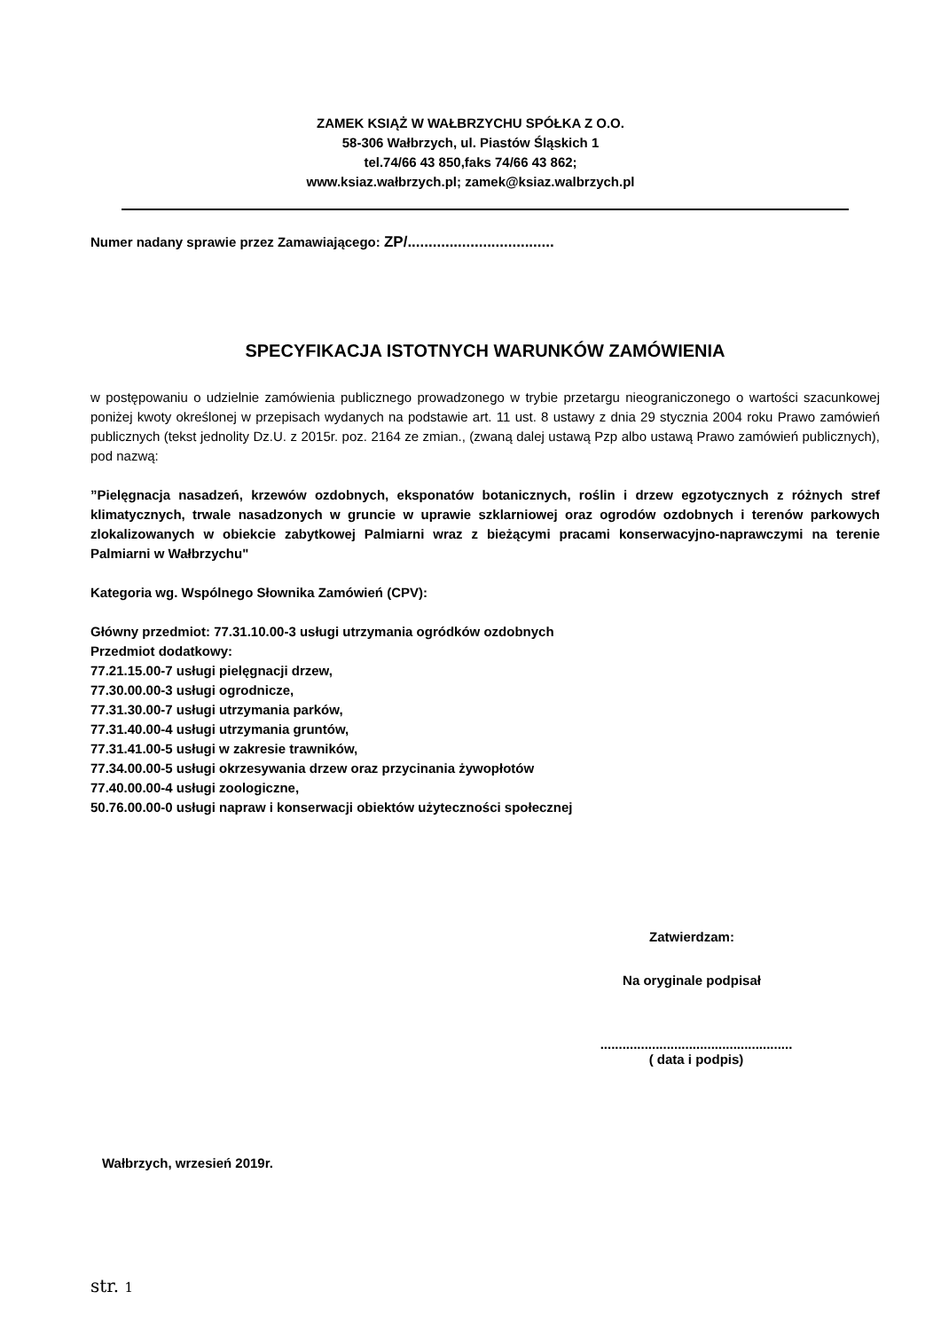ZAMEK KSIĄŻ W WAŁBRZYCHU SPÓŁKA Z O.O.
58-306 Wałbrzych, ul. Piastów Śląskich 1
tel.74/66 43 850,faks 74/66 43 862;
www.ksiaz.wałbrzych.pl; zamek@ksiaz.walbrzych.pl
Numer nadany sprawie przez Zamawiającego: ZP/...................................
SPECYFIKACJA ISTOTNYCH WARUNKÓW ZAMÓWIENIA
w postępowaniu o udzielnie zamówienia publicznego prowadzonego w trybie przetargu nieograniczonego o wartości szacunkowej poniżej kwoty określonej w przepisach wydanych na podstawie art. 11 ust. 8 ustawy z dnia 29 stycznia 2004 roku Prawo zamówień publicznych (tekst jednolity Dz.U. z 2015r. poz. 2164 ze zmian., (zwaną dalej ustawą Pzp albo ustawą Prawo zamówień publicznych), pod nazwą:
”Pielęgnacja nasadzeń, krzewów ozdobnych, eksponatów botanicznych, roślin i drzew egzotycznych z różnych stref klimatycznych, trwale nasadzonych w gruncie w uprawie szklarniowej oraz ogrodów ozdobnych i terenów parkowych zlokalizowanych w obiekcie zabytkowej Palmiarni wraz z bieżącymi pracami konserwacyjno-naprawczymi na terenie Palmiarni w Wałbrzychu"
Kategoria wg. Wspólnego Słownika Zamówień (CPV):
Główny przedmiot: 77.31.10.00-3 usługi utrzymania ogródków ozdobnych
Przedmiot dodatkowy:
77.21.15.00-7 usługi pielęgnacji drzew,
77.30.00.00-3 usługi ogrodnicze,
77.31.30.00-7 usługi utrzymania parków,
77.31.40.00-4 usługi utrzymania gruntów,
77.31.41.00-5 usługi w zakresie trawników,
77.34.00.00-5 usługi okrzesywania drzew oraz przycinania żywopłotów
77.40.00.00-4 usługi zoologiczne,
50.76.00.00-0 usługi napraw i konserwacji obiektów użyteczności społecznej
Zatwierdzam:
Na oryginale podpisał
....................................................
( data i podpis)
Wałbrzych, wrzesień 2019r.
str. 1